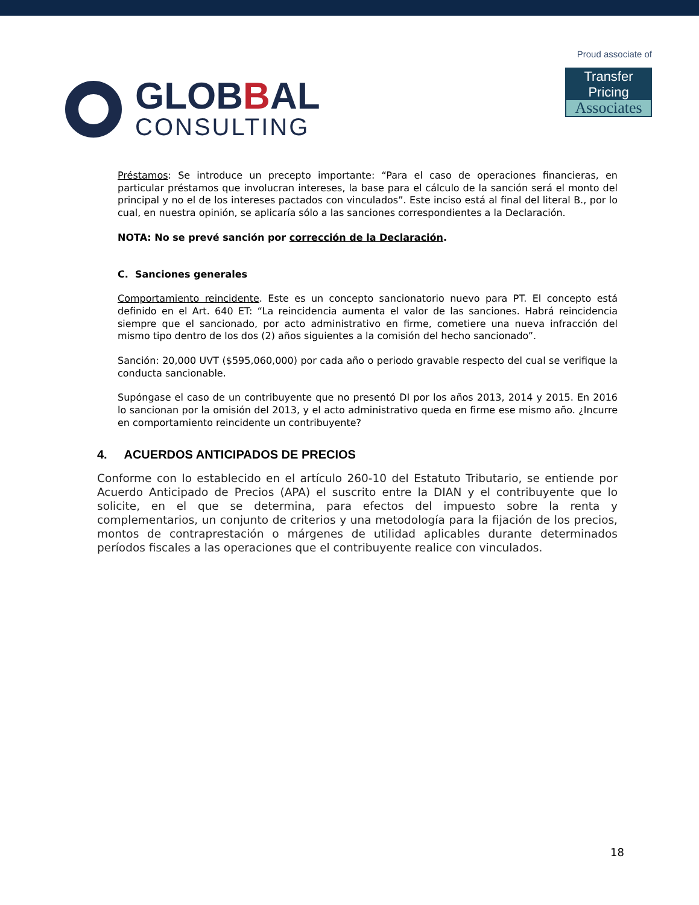GLOBBAL
CONSULTING
Proud associate of
Transfer Pricing
Associates
Préstamos: Se introduce un precepto importante: “Para el caso de operaciones financieras, en particular préstamos que involucran intereses, la base para el cálculo de la sanción será el monto del principal y no el de los intereses pactados con vinculados”. Este inciso está al final del literal B., por lo cual, en nuestra opinión, se aplicaría sólo a las sanciones correspondientes a la Declaración.
NOTA: No se prevé sanción por corrección de la Declaración.
C. Sanciones generales
Comportamiento reincidente. Este es un concepto sancionatorio nuevo para PT. El concepto está definido en el Art. 640 ET: “La reincidencia aumenta el valor de las sanciones. Habrá reincidencia siempre que el sancionado, por acto administrativo en firme, cometiere una nueva infracción del mismo tipo dentro de los dos (2) años siguientes a la comisión del hecho sancionado”.
Sanción: 20,000 UVT ($595,060,000) por cada año o periodo gravable respecto del cual se verifique la conducta sancionable.
Supóngase el caso de un contribuyente que no presentó DI por los años 2013, 2014 y 2015. En 2016 lo sancionan por la omisión del 2013, y el acto administrativo queda en firme ese mismo año. ¿Incurre en comportamiento reincidente un contribuyente?
4. ACUERDOS ANTICIPADOS DE PRECIOS
Conforme con lo establecido en el artículo 260-10 del Estatuto Tributario, se entiende por Acuerdo Anticipado de Precios (APA) el suscrito entre la DIAN y el contribuyente que lo solicite, en el que se determina, para efectos del impuesto sobre la renta y complementarios, un conjunto de criterios y una metodología para la fijación de los precios, montos de contraprestación o márgenes de utilidad aplicables durante determinados períodos fiscales a las operaciones que el contribuyente realice con vinculados.
18